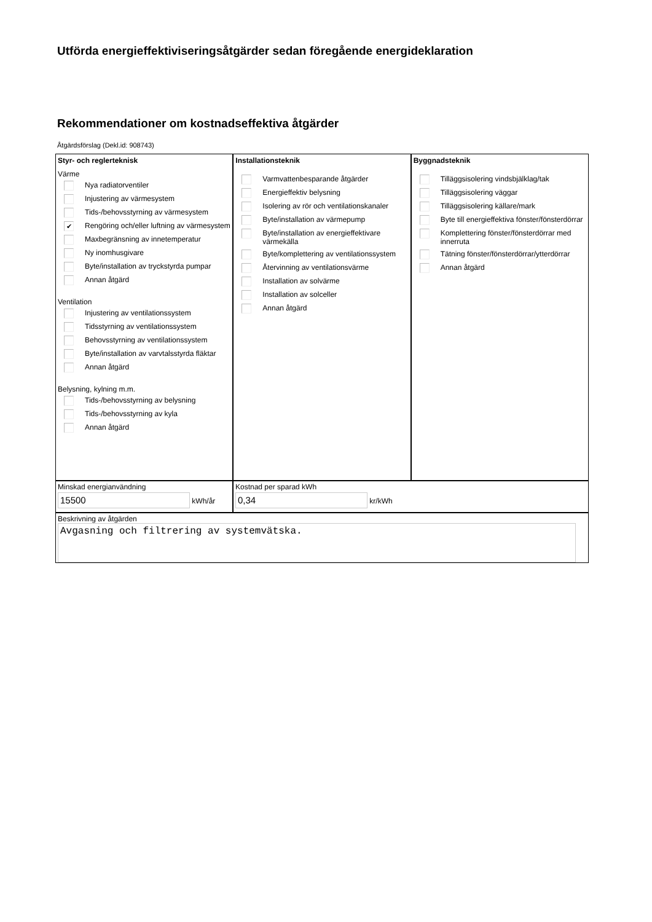Utförda energieffektiviseringsåtgärder sedan föregående energideklaration
Rekommendationer om kostnadseffektiva åtgärder
Åtgärdsförslag (Dekl.id: 908743)
Styr- och reglerteknisk
Värme
Nya radiatorventiler
Injustering av värmesystem
Tids-/behovsstyrning av värmesystem
✔ Rengöring och/eller luftning av värmesystem
Maxbegränsning av innetemperatur
Ny inomhusgivare
Byte/installation av tryckstyrda pumpar
Annan åtgärd
Ventilation
Injustering av ventilationssystem
Tidsstyrning av ventilationssystem
Behovsstyrning av ventilationssystem
Byte/installation av varvtalsstyrda fläktar
Annan åtgärd
Belysning, kylning m.m.
Tids-/behovsstyrning av belysning
Tids-/behovsstyrning av kyla
Annan åtgärd
Installationsteknik
Varmvattenbesparande åtgärder
Energieffektiv belysning
Isolering av rör och ventilationskanaler
Byte/installation av värmepump
Byte/installation av energieffektivare värmekälla
Byte/komplettering av ventilationssystem
Återvinning av ventilationsvärme
Installation av solvärme
Installation av solceller
Annan åtgärd
Byggnadsteknik
Tilläggsisolering vindsbjälklag/tak
Tilläggsisolering väggar
Tilläggsisolering källare/mark
Byte till energieffektiva fönster/fönsterdörrar
Komplettering fönster/fönsterdörrar med innerruta
Tätning fönster/fönsterdörrar/ytterdörrar
Annan åtgärd
Minskad energianvändning
15500 kWh/år
Kostnad per sparad kWh
0,34 kr/kWh
Beskrivning av åtgärden
Avgasning och filtrering av systemvätska.